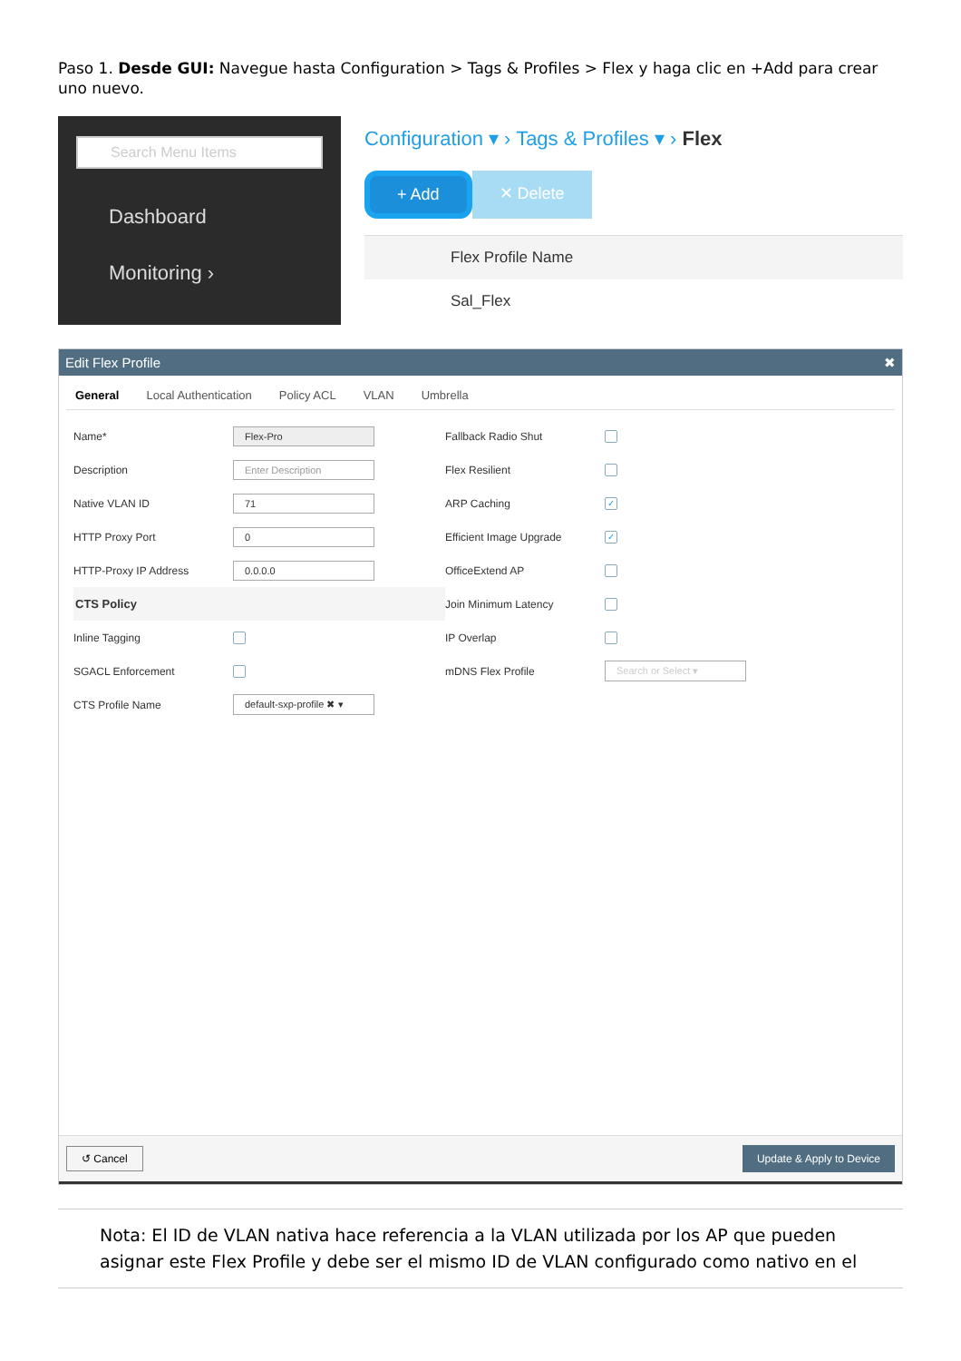Paso 1. Desde GUI: Navegue hasta Configuration > Tags & Profiles > Flex y haga clic en +Add para crear uno nuevo.
Search Menu Items
Dashboard
Monitoring ›
Configuration ▾ › Tags & Profiles ▾ › Flex
+ Add ✕ Delete
Flex Profile Name
Sal_Flex
Edit Flex Profile ✖
General Local Authentication Policy ACL VLAN Umbrella
Name* Flex-Pro
Description Enter Description
Native VLAN ID 71
HTTP Proxy Port 0
HTTP-Proxy IP Address 0.0.0.0
CTS Policy
Inline Tagging
SGACL Enforcement
CTS Profile Name default-sxp-profile ✖ ▾
Fallback Radio Shut
Flex Resilient
ARP Caching ✓
Efficient Image Upgrade ✓
OfficeExtend AP
Join Minimum Latency
IP Overlap
mDNS Flex Profile Search or Select ▾
↺ Cancel Update & Apply to Device
Nota: El ID de VLAN nativa hace referencia a la VLAN utilizada por los AP que pueden asignar este Flex Profile y debe ser el mismo ID de VLAN configurado como nativo en el